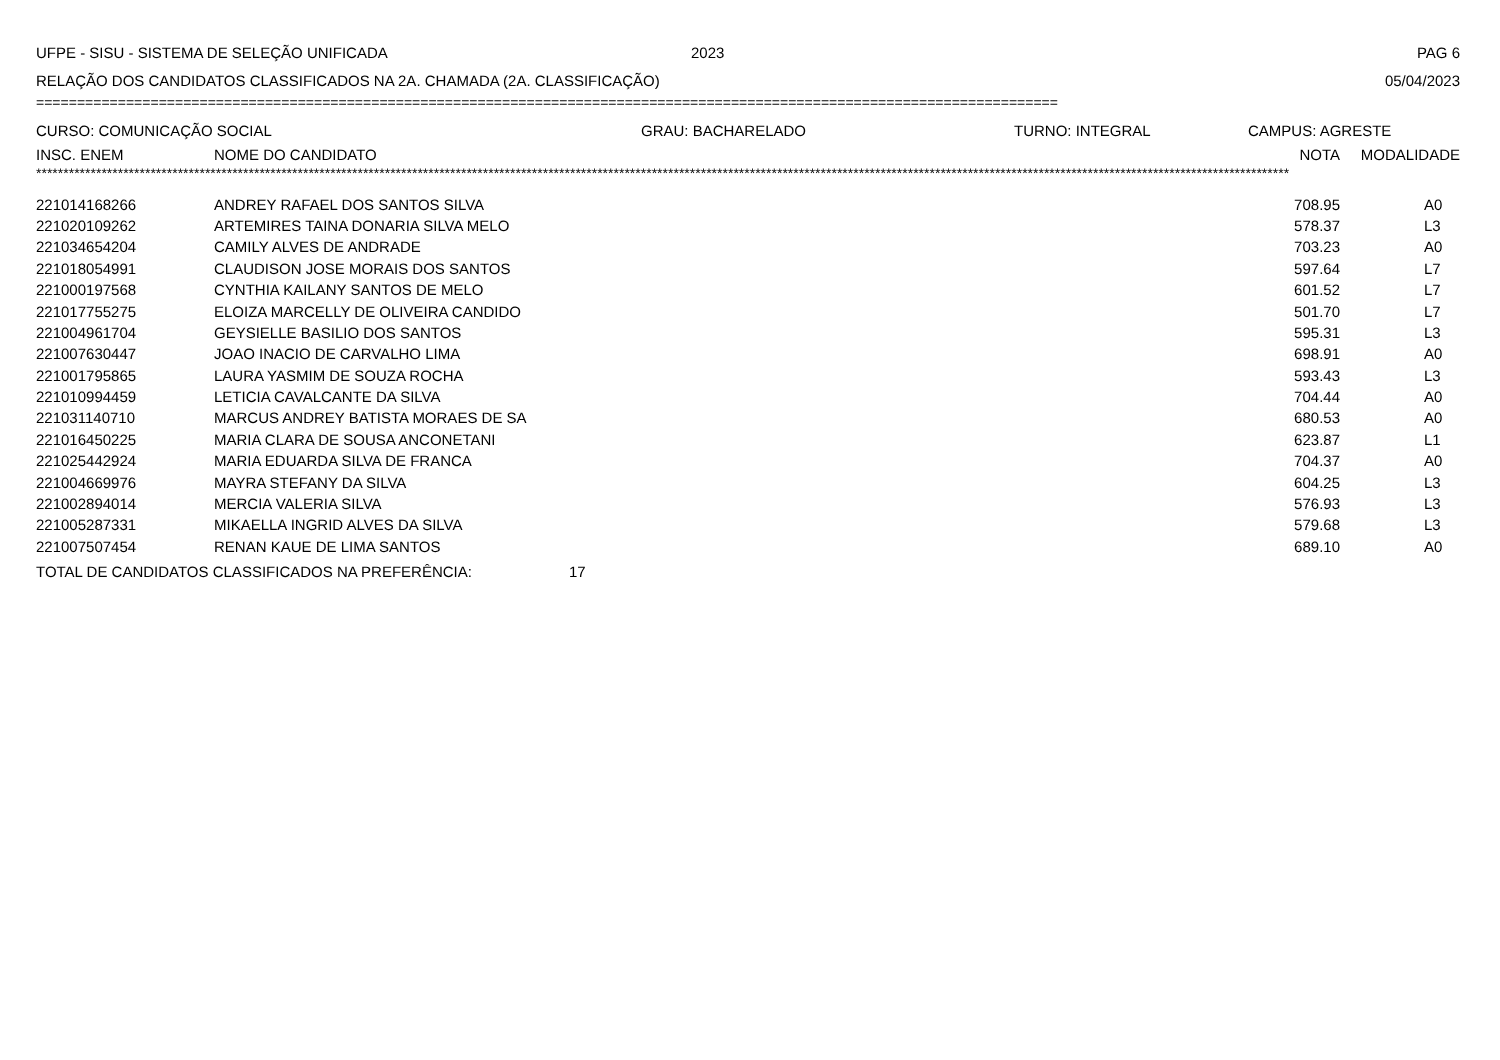UFPE - SISU - SISTEMA DE SELEÇÃO UNIFICADA 2023 PAG 6
RELAÇÃO DOS CANDIDATOS CLASSIFICADOS NA 2A. CHAMADA (2A. CLASSIFICAÇÃO) 05/04/2023
=============================================================================================================================
CURSO: COMUNICAÇÃO SOCIAL GRAU: BACHARELADO TURNO: INTEGRAL CAMPUS: AGRESTE
| INSC. ENEM | NOME DO CANDIDATO | NOTA | MODALIDADE |
| --- | --- | --- | --- |
**************************************************************************************************************************************************************************************************************************************
| 221014168266 | ANDREY RAFAEL DOS SANTOS SILVA | 708.95 | A0 |
| 221020109262 | ARTEMIRES TAINA DONARIA SILVA MELO | 578.37 | L3 |
| 221034654204 | CAMILY ALVES DE ANDRADE | 703.23 | A0 |
| 221018054991 | CLAUDISON JOSE MORAIS DOS SANTOS | 597.64 | L7 |
| 221000197568 | CYNTHIA KAILANY SANTOS DE MELO | 601.52 | L7 |
| 221017755275 | ELOIZA MARCELLY DE OLIVEIRA CANDIDO | 501.70 | L7 |
| 221004961704 | GEYSIELLE BASILIO DOS SANTOS | 595.31 | L3 |
| 221007630447 | JOAO INACIO DE CARVALHO LIMA | 698.91 | A0 |
| 221001795865 | LAURA YASMIM DE SOUZA ROCHA | 593.43 | L3 |
| 221010994459 | LETICIA CAVALCANTE DA SILVA | 704.44 | A0 |
| 221031140710 | MARCUS ANDREY BATISTA MORAES DE SA | 680.53 | A0 |
| 221016450225 | MARIA CLARA DE SOUSA ANCONETANI | 623.87 | L1 |
| 221025442924 | MARIA EDUARDA SILVA DE FRANCA | 704.37 | A0 |
| 221004669976 | MAYRA STEFANY DA SILVA | 604.25 | L3 |
| 221002894014 | MERCIA VALERIA SILVA | 576.93 | L3 |
| 221005287331 | MIKAELLA INGRID ALVES DA SILVA | 579.68 | L3 |
| 221007507454 | RENAN KAUE DE LIMA SANTOS | 689.10 | A0 |
TOTAL DE CANDIDATOS CLASSIFICADOS NA PREFERÊNCIA: 17